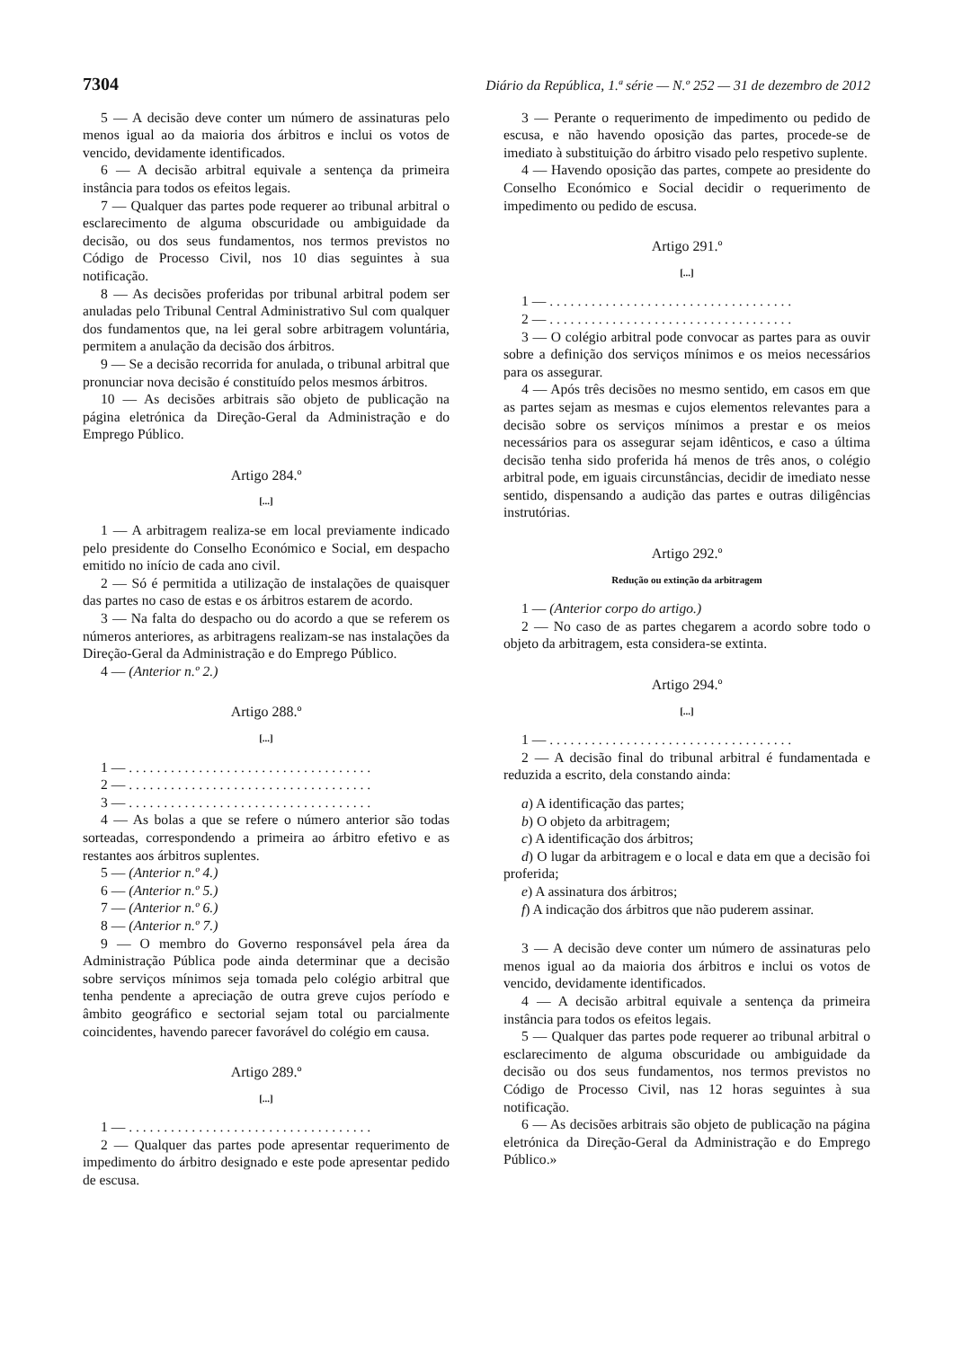7304 Diário da República, 1.ª série — N.º 252 — 31 de dezembro de 2012
5 — A decisão deve conter um número de assinaturas pelo menos igual ao da maioria dos árbitros e inclui os votos de vencido, devidamente identificados.
6 — A decisão arbitral equivale a sentença da primeira instância para todos os efeitos legais.
7 — Qualquer das partes pode requerer ao tribunal arbitral o esclarecimento de alguma obscuridade ou ambiguidade da decisão, ou dos seus fundamentos, nos termos previstos no Código de Processo Civil, nos 10 dias seguintes à sua notificação.
8 — As decisões proferidas por tribunal arbitral podem ser anuladas pelo Tribunal Central Administrativo Sul com qualquer dos fundamentos que, na lei geral sobre arbitragem voluntária, permitem a anulação da decisão dos árbitros.
9 — Se a decisão recorrida for anulada, o tribunal arbitral que pronunciar nova decisão é constituído pelos mesmos árbitros.
10 — As decisões arbitrais são objeto de publicação na página eletrónica da Direção-Geral da Administração e do Emprego Público.
Artigo 284.º
[...]
1 — A arbitragem realiza-se em local previamente indicado pelo presidente do Conselho Económico e Social, em despacho emitido no início de cada ano civil.
2 — Só é permitida a utilização de instalações de quaisquer das partes no caso de estas e os árbitros estarem de acordo.
3 — Na falta do despacho ou do acordo a que se referem os números anteriores, as arbitragens realizam-se nas instalações da Direção-Geral da Administração e do Emprego Público.
4 — (Anterior n.º 2.)
Artigo 288.º
[...]
1 — . . . . . . . . . . . . . . . . . . . . . . . . . . . . . . . . . . .
2 — . . . . . . . . . . . . . . . . . . . . . . . . . . . . . . . . . . .
3 — . . . . . . . . . . . . . . . . . . . . . . . . . . . . . . . . . . .
4 — As bolas a que se refere o número anterior são todas sorteadas, correspondendo a primeira ao árbitro efetivo e as restantes aos árbitros suplentes.
5 — (Anterior n.º 4.)
6 — (Anterior n.º 5.)
7 — (Anterior n.º 6.)
8 — (Anterior n.º 7.)
9 — O membro do Governo responsável pela área da Administração Pública pode ainda determinar que a decisão sobre serviços mínimos seja tomada pelo colégio arbitral que tenha pendente a apreciação de outra greve cujos período e âmbito geográfico e sectorial sejam total ou parcialmente coincidentes, havendo parecer favorável do colégio em causa.
Artigo 289.º
[...]
1 — . . . . . . . . . . . . . . . . . . . . . . . . . . . . . . . . . . .
2 — Qualquer das partes pode apresentar requerimento de impedimento do árbitro designado e este pode apresentar pedido de escusa.
3 — Perante o requerimento de impedimento ou pedido de escusa, e não havendo oposição das partes, procede-se de imediato à substituição do árbitro visado pelo respetivo suplente.
4 — Havendo oposição das partes, compete ao presidente do Conselho Económico e Social decidir o requerimento de impedimento ou pedido de escusa.
Artigo 291.º
[...]
1 — . . . . . . . . . . . . . . . . . . . . . . . . . . . . . . . . . . .
2 — . . . . . . . . . . . . . . . . . . . . . . . . . . . . . . . . . . .
3 — O colégio arbitral pode convocar as partes para as ouvir sobre a definição dos serviços mínimos e os meios necessários para os assegurar.
4 — Após três decisões no mesmo sentido, em casos em que as partes sejam as mesmas e cujos elementos relevantes para a decisão sobre os serviços mínimos a prestar e os meios necessários para os assegurar sejam idênticos, e caso a última decisão tenha sido proferida há menos de três anos, o colégio arbitral pode, em iguais circunstâncias, decidir de imediato nesse sentido, dispensando a audição das partes e outras diligências instrutórias.
Artigo 292.º
Redução ou extinção da arbitragem
1 — (Anterior corpo do artigo.)
2 — No caso de as partes chegarem a acordo sobre todo o objeto da arbitragem, esta considera-se extinta.
Artigo 294.º
[...]
1 — . . . . . . . . . . . . . . . . . . . . . . . . . . . . . . . . . . .
2 — A decisão final do tribunal arbitral é fundamentada e reduzida a escrito, dela constando ainda:
a) A identificação das partes;
b) O objeto da arbitragem;
c) A identificação dos árbitros;
d) O lugar da arbitragem e o local e data em que a decisão foi proferida;
e) A assinatura dos árbitros;
f) A indicação dos árbitros que não puderem assinar.
3 — A decisão deve conter um número de assinaturas pelo menos igual ao da maioria dos árbitros e inclui os votos de vencido, devidamente identificados.
4 — A decisão arbitral equivale a sentença da primeira instância para todos os efeitos legais.
5 — Qualquer das partes pode requerer ao tribunal arbitral o esclarecimento de alguma obscuridade ou ambiguidade da decisão ou dos seus fundamentos, nos termos previstos no Código de Processo Civil, nas 12 horas seguintes à sua notificação.
6 — As decisões arbitrais são objeto de publicação na página eletrónica da Direção-Geral da Administração e do Emprego Público.»